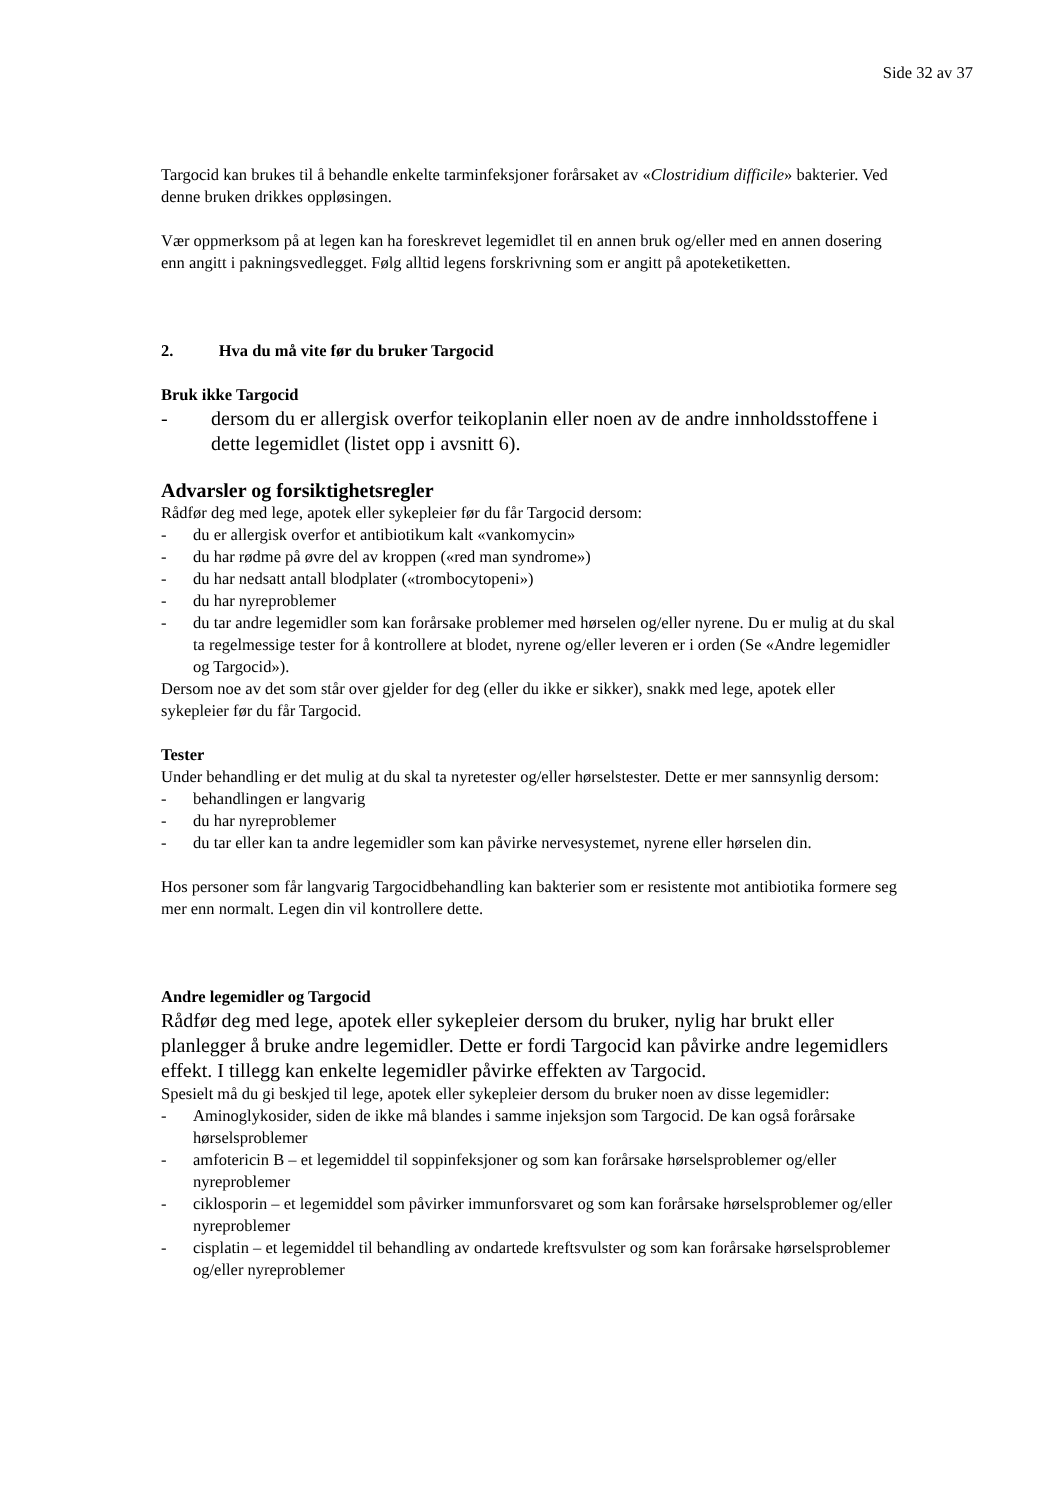Side 32 av 37
Targocid kan brukes til å behandle enkelte tarminfeksjoner forårsaket av «Clostridium difficile» bakterier. Ved denne bruken drikkes oppløsingen.
Vær oppmerksom på at legen kan ha foreskrevet legemidlet til en annen bruk og/eller med en annen dosering enn angitt i pakningsvedlegget. Følg alltid legens forskrivning som er angitt på apoteketiketten.
2. Hva du må vite før du bruker Targocid
Bruk ikke Targocid
- dersom du er allergisk overfor teikoplanin eller noen av de andre innholdsstoffene i dette legemidlet (listet opp i avsnitt 6).
Advarsler og forsiktighetsregler
Rådfør deg med lege, apotek eller sykepleier før du får Targocid dersom:
- du er allergisk overfor et antibiotikum kalt «vankomycin»
- du har rødme på øvre del av kroppen («red man syndrome»)
- du har nedsatt antall blodplater («trombocytopeni»)
- du har nyreproblemer
- du tar andre legemidler som kan forårsake problemer med hørselen og/eller nyrene. Du er mulig at du skal ta regelmessige tester for å kontrollere at blodet, nyrene og/eller leveren er i orden (Se «Andre legemidler og Targocid»).
Dersom noe av det som står over gjelder for deg (eller du ikke er sikker), snakk med lege, apotek eller sykepleier før du får Targocid.
Tester
Under behandling er det mulig at du skal ta nyretester og/eller hørselstester. Dette er mer sannsynlig dersom:
- behandlingen er langvarig
- du har nyreproblemer
- du tar eller kan ta andre legemidler som kan påvirke nervesystemet, nyrene eller hørselen din.
Hos personer som får langvarig Targocidbehandling kan bakterier som er resistente mot antibiotika formere seg mer enn normalt. Legen din vil kontrollere dette.
Andre legemidler og Targocid
Rådfør deg med lege, apotek eller sykepleier dersom du bruker, nylig har brukt eller planlegger å bruke andre legemidler. Dette er fordi Targocid kan påvirke andre legemidlers effekt. I tillegg kan enkelte legemidler påvirke effekten av Targocid.
Spesielt må du gi beskjed til lege, apotek eller sykepleier dersom du bruker noen av disse legemidler:
- Aminoglykosider, siden de ikke må blandes i samme injeksjon som Targocid. De kan også forårsake hørselsproblemer
- amfotericin B – et legemiddel til soppinfeksjoner og som kan forårsake hørselsproblemer og/eller nyreproblemer
- ciklosporin – et legemiddel som påvirker immunforsvaret og som kan forårsake hørselsproblemer og/eller nyreproblemer
- cisplatin – et legemiddel til behandling av ondartede kreftsvulster og som kan forårsake hørselsproblemer og/eller nyreproblemer